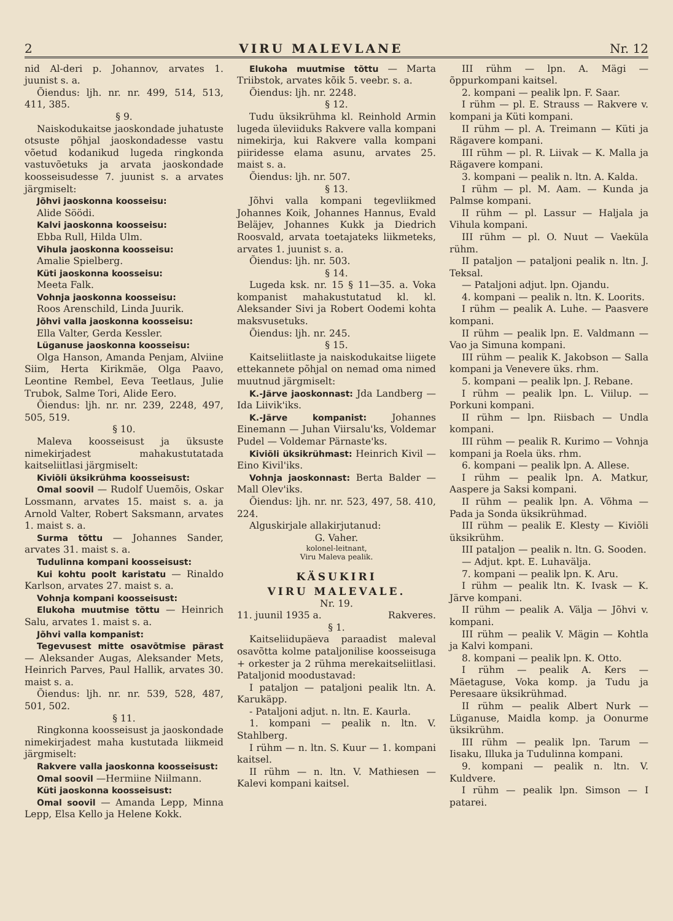2 VIRU MALEVLANE Nr. 12
nid Al-deri p. Johannov, arvates 1. juunist s. a.
Õiendus: ljh. nr. nr. 499, 514, 513, 411, 385.
§ 9.
Naiskodukaitse jaoskondade juhatuste otsuste põhjal jaoskondadesse vastu võetud kodanikud lugeda ringkonda vastuvõetuks ja arvata jaoskondade koosseisudesse 7. juunist s. a arvates järgmiselt:
Jõhvi jaoskonna koosseisu:
Alide Söödi.
Kalvi jaoskonna koosseisu:
Ebba Rull, Hilda Ulm.
Vihula jaoskonna koosseisu:
Amalie Spielberg.
Küti jaoskonna koosseisu:
Meeta Falk.
Vohnja jaoskonna koosseisu:
Roos Arenschild, Linda Juurik.
Jõhvi valla jaoskonna koosseisu:
Ella Valter, Gerda Kessler.
Lüganuse jaoskonna koosseisu:
Olga Hanson, Amanda Penjam, Alviine Siim, Herta Kirikmäe, Olga Paavo, Leontine Rembel, Eeva Teetlaus, Julie Trubok, Salme Tori, Alide Eero.
Õiendus: ljh. nr. nr. 239, 2248, 497, 505, 519.
§ 10.
Maleva koosseisust ja üksuste nimekirjadest mahakustutatada kaitseliitlasi järgmiselt:
Kiviõli üksikrühma koosseisust:
Omal soovil — Rudolf Uuemõis, Oskar Lossmann, arvates 15. maist s. a. ja Arnold Valter, Robert Saksmann, arvates 1. maist s. a.
Surma tõttu — Johannes Sander, arvates 31. maist s. a.
Tudulinna kompani koosseisust:
Kui kohtu poolt karistatu — Rinaldo Karlson, arvates 27. maist s. a.
Vohnja kompani koosseisust:
Elukoha muutmise tõttu — Heinrich Salu, arvates 1. maist s. a.
Jõhvi valla kompanist:
Tegevusest mitte osavõtmise pärast — Aleksander Augas, Aleksander Mets, Heinrich Parves, Paul Hallik, arvates 30. maist s. a.
Õiendus: ljh. nr. nr. 539, 528, 487, 501, 502.
§ 11.
Ringkonna koosseisust ja jaoskondade nimekirjadest maha kustutada liikmeid järgmiselt:
Rakvere valla jaoskonna koosseisust:
Omal soovil —Hermiine Niilmann.
Küti jaoskonna koosseisust:
Omal soovil — Amanda Lepp, Minna Lepp, Elsa Kello ja Helene Kokk.
Elukoha muutmise tõttu — Marta Triibstok, arvates kõik 5. veebr. s. a.
Õiendus: ljh. nr. 2248.
§ 12.
Tudu üksikrühma kl. Reinhold Armin lugeda üleviiduks Rakvere valla kompani nimekirja, kui Rakvere valla kompani piiridesse elama asunu, arvates 25. maist s. a.
Õiendus: ljh. nr. 507.
§ 13.
Jõhvi valla kompani tegevliikmed Johannes Koik, Johannes Hannus, Evald Beläjev, Johannes Kukk ja Diedrich Roosvald, arvata toetajateks liikmeteks, arvates 1. juunist s. a.
Õiendus: ljh. nr. 503.
§ 14.
Lugeda ksk. nr. 15 § 11—35. a. Voka kompanist mahakustutatud kl. kl. Aleksander Sivi ja Robert Oodemi kohta maksvusetuks.
Õiendus: ljh. nr. 245.
§ 15.
Kaitseliitlaste ja naiskodukaitse liigete ettekannete põhjal on nemad oma nimed muutnud järgmiselt:
K.-Järve jaoskonnast: Jda Landberg — Ida Liivik'iks.
K.-Järve kompanist: Johannes Einemann — Juhan Viirsalu'ks, Voldemar Pudel — Voldemar Pärnaste'ks.
Kiviõli üksikrühmast: Heinrich Kivil — Eino Kivil'iks.
Vohnja jaoskonnast: Berta Balder — Mall Olev'iks.
Õiendus: ljh. nr. nr. 523, 497, 58. 410, 224.
Alguskirjale allakirjutanud:
G. Vaher.
kolonel-leitnant,
Viru Maleva pealik.
KÄSUKIRI
VIRU MALEVALE.
Nr. 19.
11. juunil 1935 a. Rakveres.
§ 1.
Kaitseliidupäeva paraadist maleval osavõtta kolme pataljonilise koosseisuga + orkester ja 2 rühma merekaitseliitlasi. Pataljonid moodustavad:
I pataljon — pataljoni pealik ltn. A. Karukäpp.
- Pataljoni adjut. n. ltn. E. Kaurla.
1. kompani — pealik n. ltn. V. Stahlberg.
I rühm — n. ltn. S. Kuur — 1. kompani kaitsel.
II rühm — n. ltn. V. Mathiesen — Kalevi kompani kaitsel.
III rühm — lpn. A. Mägi — õppurkompani kaitsel.
2. kompani — pealik lpn. F. Saar.
I rühm — pl. E. Strauss — Rakvere v. kompani ja Küti kompani.
II rühm — pl. A. Treimann — Küti ja Rägavere kompani.
III rühm — pl. R. Liivak — K. Malla ja Rägavere kompani.
3. kompani — pealik n. ltn. A. Kalda.
I rühm — pl. M. Aam. — Kunda ja Palmse kompani.
II rühm — pl. Lassur — Haljala ja Vihula kompani.
III rühm — pl. O. Nuut — Vaeküla rühm.
II pataljon — pataljoni pealik n. ltn. J. Teksal.
— Pataljoni adjut. lpn. Ojandu.
4. kompani — pealik n. ltn. K. Loorits.
I rühm — pealik A. Luhe. — Paasvere kompani.
II rühm — pealik lpn. E. Valdmann — Vao ja Simuna kompani.
III rühm — pealik K. Jakobson — Salla kompani ja Venevere üks. rhm.
5. kompani — pealik lpn. J. Rebane.
I rühm — pealik lpn. L. Viilup. — Porkuni kompani.
II rühm — lpn. Riisbach — Undla kompani.
III rühm — pealik R. Kurimo — Vohnja kompani ja Roela üks. rhm.
6. kompani — pealik lpn. A. Allese.
I rühm — pealik lpn. A. Matkur, Aaspere ja Saksi kompani.
II rühm — pealik lpn. A. Võhma — Pada ja Sonda üksikrühmad.
III rühm — pealik E. Klesty — Kiviõli üksikrühm.
III pataljon — pealik n. ltn. G. Sooden.
— Adjut. kpt. E. Luhavälja.
7. kompani — pealik lpn. K. Aru.
I rühm — pealik ltn. K. Ivask — K. Järve kompani.
II rühm — pealik A. Välja — Jõhvi v. kompani.
III rühm — pealik V. Mägin — Kohtla ja Kalvi kompani.
8. kompani — pealik lpn. K. Otto.
I rühm — pealik A. Kers — Mäetaguse, Voka komp. ja Tudu ja Peresaare üksikrühmad.
II rühm — pealik Albert Nurk — Lüganuse, Maidla komp. ja Oonurme üksikrühm.
III rühm — pealik lpn. Tarum — Iisaku, Illuka ja Tudulinna kompani.
9. kompani — pealik n. ltn. V. Kuldvere.
I rühm — pealik lpn. Simson — I patarei.